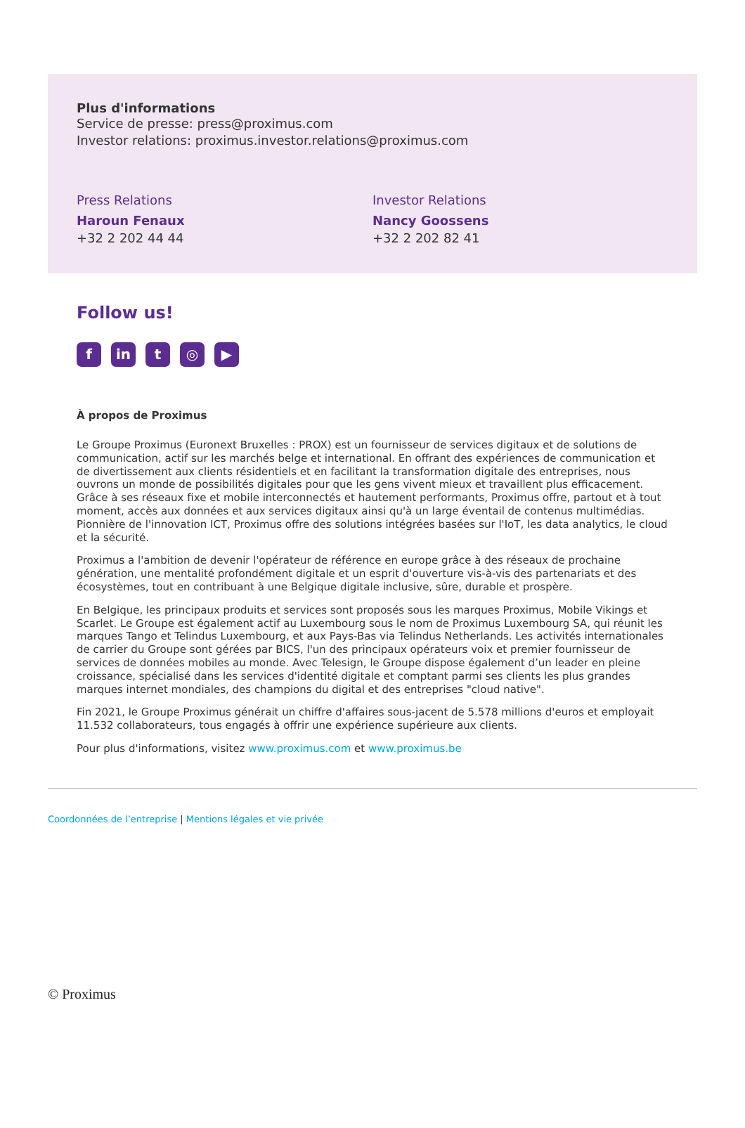Plus d'informations
Service de presse: press@proximus.com
Investor relations: proximus.investor.relations@proximus.com
Press Relations
Haroun Fenaux
+32 2 202 44 44
Investor Relations
Nancy Goossens
+32 2 202 82 41
Follow us!
f in t ◎ ▶
À propos de Proximus
Le Groupe Proximus (Euronext Bruxelles : PROX) est un fournisseur de services digitaux et de solutions de communication, actif sur les marchés belge et international. En offrant des expériences de communication et de divertissement aux clients résidentiels et en facilitant la transformation digitale des entreprises, nous ouvrons un monde de possibilités digitales pour que les gens vivent mieux et travaillent plus efficacement. Grâce à ses réseaux fixe et mobile interconnectés et hautement performants, Proximus offre, partout et à tout moment, accès aux données et aux services digitaux ainsi qu'à un large éventail de contenus multimédias. Pionnière de l'innovation ICT, Proximus offre des solutions intégrées basées sur l'IoT, les data analytics, le cloud et la sécurité.
Proximus a l'ambition de devenir l'opérateur de référence en europe grâce à des réseaux de prochaine génération, une mentalité profondément digitale et un esprit d'ouverture vis-à-vis des partenariats et des écosystèmes, tout en contribuant à une Belgique digitale inclusive, sûre, durable et prospère.
En Belgique, les principaux produits et services sont proposés sous les marques Proximus, Mobile Vikings et Scarlet. Le Groupe est également actif au Luxembourg sous le nom de Proximus Luxembourg SA, qui réunit les marques Tango et Telindus Luxembourg, et aux Pays-Bas via Telindus Netherlands. Les activités internationales de carrier du Groupe sont gérées par BICS, l'un des principaux opérateurs voix et premier fournisseur de services de données mobiles au monde. Avec Telesign, le Groupe dispose également d’un leader en pleine croissance, spécialisé dans les services d'identité digitale et comptant parmi ses clients les plus grandes marques internet mondiales, des champions du digital et des entreprises "cloud native".
Fin 2021, le Groupe Proximus générait un chiffre d'affaires sous-jacent de 5.578 millions d'euros et employait 11.532 collaborateurs, tous engagés à offrir une expérience supérieure aux clients.
Pour plus d'informations, visitez www.proximus.com et www.proximus.be
Coordonnées de l’entreprise | Mentions légales et vie privée
© Proximus